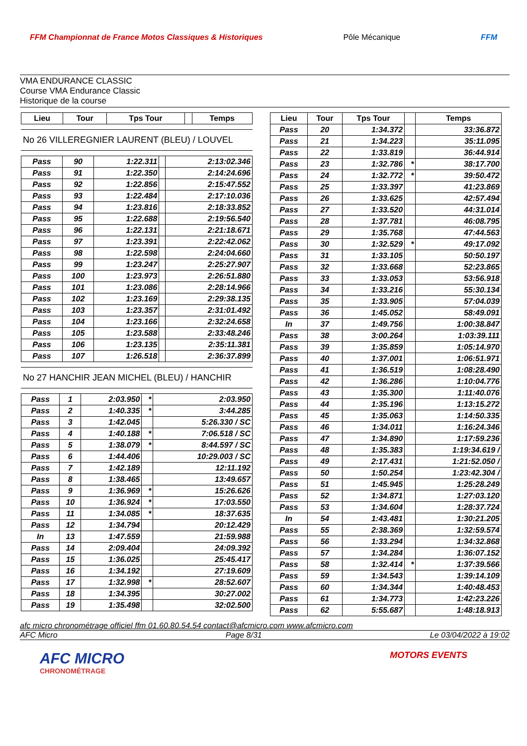FFM Championnat de France Motos Classiques & Historiques Pôle Mécanique FFM
VMA ENDURANCE CLASSIC
Course VMA Endurance Classic
Historique de la course
| Lieu | Tour | Tps Tour | | Temps |
| --- | --- | --- | --- | --- |
No 26 VILLEREGNIER LAURENT (BLEU) / LOUVEL
| Pass | 90 | 1:22.311 | | 2:13:02.346 |
| Pass | 91 | 1:22.350 | | 2:14:24.696 |
| Pass | 92 | 1:22.856 | | 2:15:47.552 |
| Pass | 93 | 1:22.484 | | 2:17:10.036 |
| Pass | 94 | 1:23.816 | | 2:18:33.852 |
| Pass | 95 | 1:22.688 | | 2:19:56.540 |
| Pass | 96 | 1:22.131 | | 2:21:18.671 |
| Pass | 97 | 1:23.391 | | 2:22:42.062 |
| Pass | 98 | 1:22.598 | | 2:24:04.660 |
| Pass | 99 | 1:23.247 | | 2:25:27.907 |
| Pass | 100 | 1:23.973 | | 2:26:51.880 |
| Pass | 101 | 1:23.086 | | 2:28:14.966 |
| Pass | 102 | 1:23.169 | | 2:29:38.135 |
| Pass | 103 | 1:23.357 | | 2:31:01.492 |
| Pass | 104 | 1:23.166 | | 2:32:24.658 |
| Pass | 105 | 1:23.588 | | 2:33:48.246 |
| Pass | 106 | 1:23.135 | | 2:35:11.381 |
| Pass | 107 | 1:26.518 | | 2:36:37.899 |
No 27 HANCHIR JEAN MICHEL (BLEU) / HANCHIR
| Pass | 1 | 2:03.950 | * | 2:03.950 |
| Pass | 2 | 1:40.335 | * | 3:44.285 |
| Pass | 3 | 1:42.045 | | 5:26.330 / SC |
| Pass | 4 | 1:40.188 | * | 7:06.518 / SC |
| Pass | 5 | 1:38.079 | * | 8:44.597 / SC |
| Pass | 6 | 1:44.406 | | 10:29.003 / SC |
| Pass | 7 | 1:42.189 | | 12:11.192 |
| Pass | 8 | 1:38.465 | | 13:49.657 |
| Pass | 9 | 1:36.969 | * | 15:26.626 |
| Pass | 10 | 1:36.924 | * | 17:03.550 |
| Pass | 11 | 1:34.085 | * | 18:37.635 |
| Pass | 12 | 1:34.794 | | 20:12.429 |
| In | 13 | 1:47.559 | | 21:59.988 |
| Pass | 14 | 2:09.404 | | 24:09.392 |
| Pass | 15 | 1:36.025 | | 25:45.417 |
| Pass | 16 | 1:34.192 | | 27:19.609 |
| Pass | 17 | 1:32.998 | * | 28:52.607 |
| Pass | 18 | 1:34.395 | | 30:27.002 |
| Pass | 19 | 1:35.498 | | 32:02.500 |
| Lieu | Tour | Tps Tour | | Temps |
| --- | --- | --- | --- | --- |
| Pass | 20 | 1:34.372 | | 33:36.872 |
| Pass | 21 | 1:34.223 | | 35:11.095 |
| Pass | 22 | 1:33.819 | | 36:44.914 |
| Pass | 23 | 1:32.786 | * | 38:17.700 |
| Pass | 24 | 1:32.772 | * | 39:50.472 |
| Pass | 25 | 1:33.397 | | 41:23.869 |
| Pass | 26 | 1:33.625 | | 42:57.494 |
| Pass | 27 | 1:33.520 | | 44:31.014 |
| Pass | 28 | 1:37.781 | | 46:08.795 |
| Pass | 29 | 1:35.768 | | 47:44.563 |
| Pass | 30 | 1:32.529 | * | 49:17.092 |
| Pass | 31 | 1:33.105 | | 50:50.197 |
| Pass | 32 | 1:33.668 | | 52:23.865 |
| Pass | 33 | 1:33.053 | | 53:56.918 |
| Pass | 34 | 1:33.216 | | 55:30.134 |
| Pass | 35 | 1:33.905 | | 57:04.039 |
| Pass | 36 | 1:45.052 | | 58:49.091 |
| In | 37 | 1:49.756 | | 1:00:38.847 |
| Pass | 38 | 3:00.264 | | 1:03:39.111 |
| Pass | 39 | 1:35.859 | | 1:05:14.970 |
| Pass | 40 | 1:37.001 | | 1:06:51.971 |
| Pass | 41 | 1:36.519 | | 1:08:28.490 |
| Pass | 42 | 1:36.286 | | 1:10:04.776 |
| Pass | 43 | 1:35.300 | | 1:11:40.076 |
| Pass | 44 | 1:35.196 | | 1:13:15.272 |
| Pass | 45 | 1:35.063 | | 1:14:50.335 |
| Pass | 46 | 1:34.011 | | 1:16:24.346 |
| Pass | 47 | 1:34.890 | | 1:17:59.236 |
| Pass | 48 | 1:35.383 | | 1:19:34.619 / |
| Pass | 49 | 2:17.431 | | 1:21:52.050 / |
| Pass | 50 | 1:50.254 | | 1:23:42.304 / |
| Pass | 51 | 1:45.945 | | 1:25:28.249 |
| Pass | 52 | 1:34.871 | | 1:27:03.120 |
| Pass | 53 | 1:34.604 | | 1:28:37.724 |
| In | 54 | 1:43.481 | | 1:30:21.205 |
| Pass | 55 | 2:38.369 | | 1:32:59.574 |
| Pass | 56 | 1:33.294 | | 1:34:32.868 |
| Pass | 57 | 1:34.284 | | 1:36:07.152 |
| Pass | 58 | 1:32.414 | * | 1:37:39.566 |
| Pass | 59 | 1:34.543 | | 1:39:14.109 |
| Pass | 60 | 1:34.344 | | 1:40:48.453 |
| Pass | 61 | 1:34.773 | | 1:42:23.226 |
| Pass | 62 | 5:55.687 | | 1:48:18.913 |
afc micro chronométrage officiel ffm 01.60.80.54.54 contact@afcmicro.com www.afcmicro.com
AFC Micro Page 8/31 Le 03/04/2022 à 19:02
AFC MICRO
CHRONOMÉTRAGE
MOTORS EVENTS